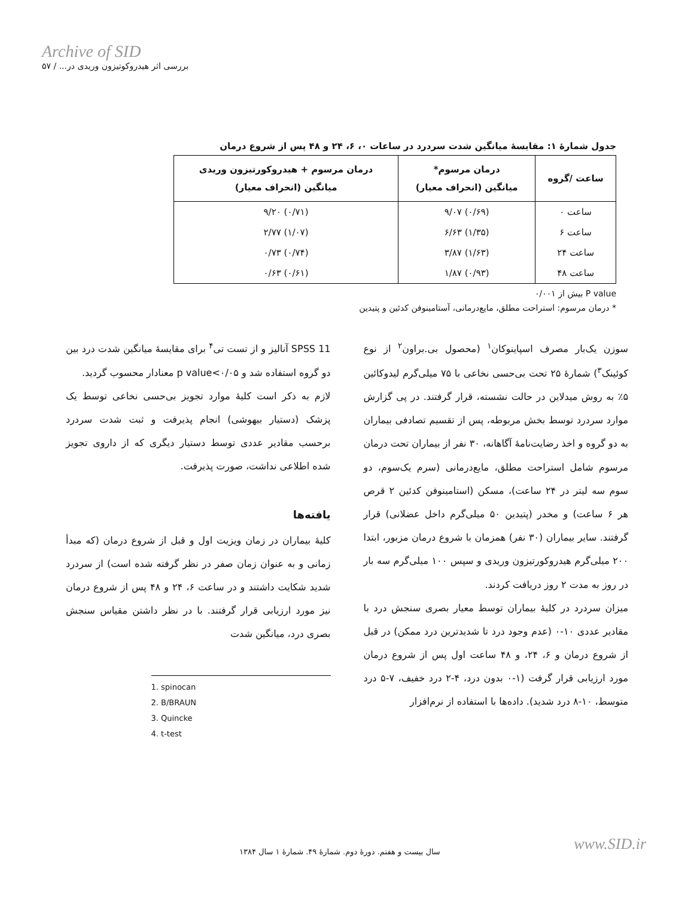Archive of SID
بررسی اثر هیدروکوتیزون وریدی در... / ۵۷
جدول شمارهٔ ۱: مقایسهٔ میانگین شدت سردرد در ساعات ۰، ۶، ۲۴ و ۴۸ پس از شروع درمان
| ساعت /گروه | درمان مرسوم* میانگین (انحراف معیار) | درمان مرسوم + هیدروکورتیزون وریدی میانگین (انحراف معیار) |
| --- | --- | --- |
| ساعت ۰ | (۰/۶۹) ۹/۰۷ | (۰/۷۱) ۹/۲۰ |
| ساعت ۶ | (۱/۳۵) ۶/۶۳ | (۱/۰۷) ۲/۷۷ |
| ساعت ۲۴ | (۱/۶۳) ۳/۸۷ | (۰/۷۴) ۰/۷۳ |
| ساعت ۴۸ | (۰/۹۳) ۱/۸۷ | (۰/۶۱) ۰/۶۳ |
P value بیش از ۰/۰۰۱
* درمان مرسوم: استراحت مطلق، مایع‌درمانی، آستامینوفن کدئین و پتیدین
سوزن یک‌بار مصرف اسپاینوکان<sup>۱</sup> (محصول بی.براون<sup>۲</sup> از نوع کوئینک<sup>۳</sup>) شمارهٔ ۲۵ تحت بی‌حسی نخاعی با ۷۵ میلی‌گرم لیدوکائین ۵٪ به روش میدلاین در حالت نشسته، قرار گرفتند. در پی گزارش موارد سردرد توسط بخش مربوطه، پس از تقسیم تصادفی بیماران به دو گروه و اخذ رضایت‌نامهٔ آگاهانه، ۳۰ نفر از بیماران تحت درمان مرسوم شامل استراحت مطلق، مایع‌درمانی (سرم یک‌سوم، دو سوم سه لیتر در ۲۴ ساعت)، مسکن (استامینوفن کدئین ۲ قرص هر ۶ ساعت) و مخدر (پتیدین ۵۰ میلی‌گرم داخل عضلانی) قرار گرفتند. سایر بیماران (۳۰ نفر) همزمان با شروع درمان مزبور، ابتدا ۲۰۰ میلی‌گرم هیدروکورتیزون وریدی و سپس ۱۰۰ میلی‌گرم سه بار در روز به مدت ۲ روز دریافت کردند.
میزان سردرد در کلیهٔ بیماران توسط معیار بصری سنجش درد با مقادیر عددی ۱۰-۰ (عدم وجود درد تا شدیدترین درد ممکن) در قبل از شروع درمان و ۶، ۲۴، و ۴۸ ساعت اول پس از شروع درمان مورد ارزیابی قرار گرفت (۱-۰ بدون درد، ۴-۲ درد خفیف، ۷-۵ درد متوسط، ۱۰-۸ درد شدید). داده‌ها با استفاده از نرم‌افزار
SPSS 11 آنالیز و از تست تی<sup>۴</sup> برای مقایسهٔ میانگین شدت درد بین دو گروه استفاده شد و p value<۰/۰۵ معنادار محسوب گردید.
لازم به ذکر است کلیهٔ موارد تجویز بی‌حسی نخاعی توسط یک پزشک (دستیار بیهوشی) انجام پذیرفت و ثبت شدت سردرد برحسب مقادیر عددی توسط دستیار دیگری که از داروی تجویز شده اطلاعی نداشت، صورت پذیرفت.
یافته‌ها
کلیهٔ بیماران در زمان ویزیت اول و قبل از شروع درمان (که مبدأ زمانی و به عنوان زمان صفر در نظر گرفته شده است) از سردرد شدید شکایت داشتند و در ساعت ۶، ۲۴ و ۴۸ پس از شروع درمان نیز مورد ارزیابی قرار گرفتند. با در نظر داشتن مقیاس سنجش بصری درد، میانگین شدت
1. spinocan
2. B/BRAUN
3. Quincke
4. t-test
سال بیست و هفتم. دورهٔ دوم. شمارهٔ ۴۹. شمارهٔ ۱ سال ۱۳۸۴
www.SID.ir